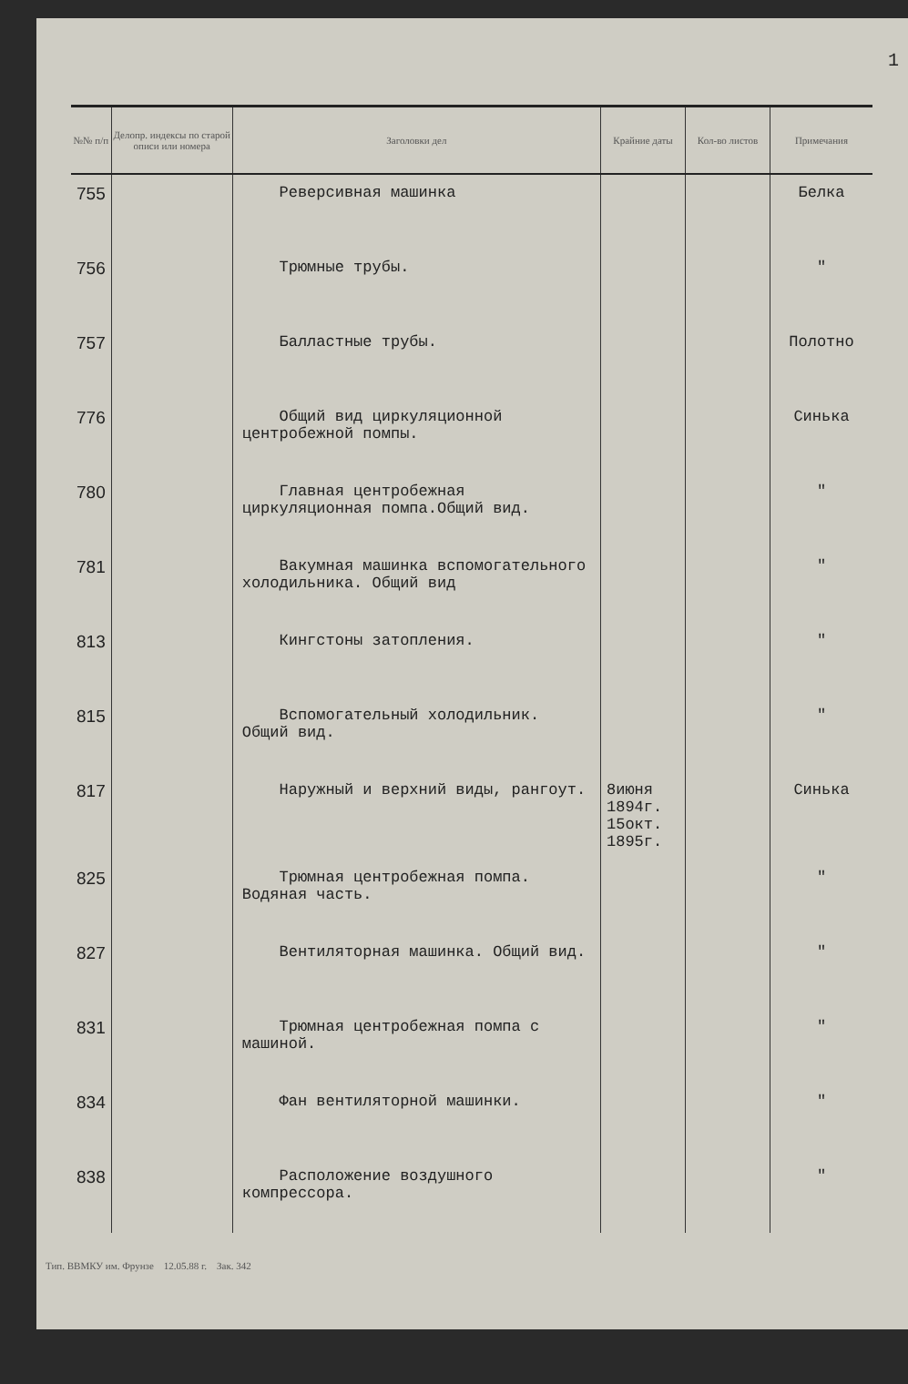1
| №№ п/п | Делопр. индексы по старой описи или номера | Заголовки дел | Крайние даты | Кол-во листов | Примечания |
| --- | --- | --- | --- | --- | --- |
| 755 | | Реверсивная машинка | | | Белка |
| 756 | | Трюмные трубы. | | | " |
| 757 | | Балластные трубы. | | | Полотно |
| 776 | | Общий вид циркуляционной центробежной помпы. | | | Синька |
| 780 | | Главная центробежная циркуляционная помпа.Общий вид. | | | " |
| 781 | | Вакумная машинка вспомогательного холодильника. Общий вид | | | " |
| 813 | | Кингстоны затопления. | | | " |
| 815 | | Вспомогательный холодильник. Общий вид. | | | " |
| 817 | | Наружный и верхний виды, рангоут. | 8июня 1894г. 15окт. 1895г. | | Синька |
| 825 | | Трюмная центробежная помпа. Водяная часть. | | | " |
| 827 | | Вентиляторная машинка. Общий вид. | | | " |
| 831 | | Трюмная центробежная помпа с машиной. | | | " |
| 834 | | Фан вентиляторной машинки. | | | " |
| 838 | | Расположение воздушного компрессора. | | | " |
Тип. ВВМКУ им. Фрунзе 12.05.88 г. Зак. 342